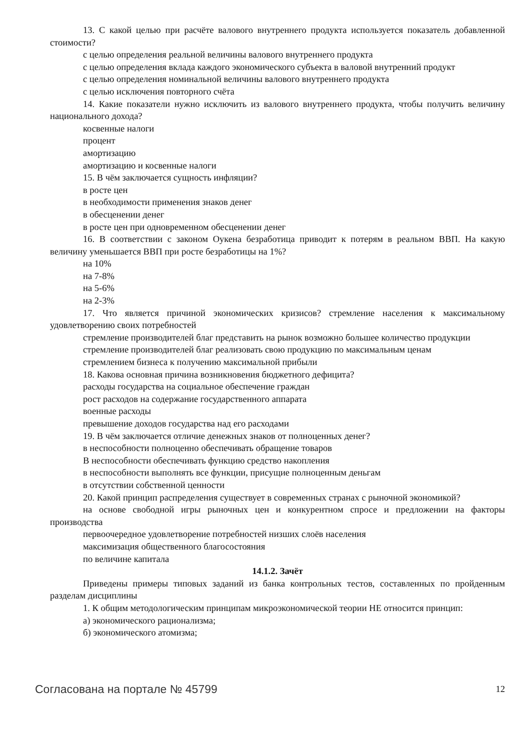13. С какой целью при расчёте валового внутреннего продукта используется показатель добавленной стоимости?
с целью определения реальной величины валового внутреннего продукта
с целью определения вклада каждого экономического субъекта в валовой внутренний продукт
с целью определения номинальной величины валового внутреннего продукта
с целью исключения повторного счёта
14. Какие показатели нужно исключить из валового внутреннего продукта, чтобы получить величину национального дохода?
косвенные налоги
процент
амортизацию
амортизацию и косвенные налоги
15. В чём заключается сущность инфляции?
в росте цен
в необходимости применения знаков денег
в обесценении денег
в росте цен при одновременном обесценении денег
16. В соответствии с законом Оукена безработица приводит к потерям в реальном ВВП. На какую величину уменьшается ВВП при росте безработицы на 1%?
на 10%
на 7-8%
на 5-6%
на 2-3%
17. Что является причиной экономических кризисов? стремление населения к максимальному удовлетворению своих потребностей
стремление производителей благ представить на рынок возможно большее количество продукции
стремление производителей благ реализовать свою продукцию по максимальным ценам
стремлением бизнеса к получению максимальной прибыли
18. Какова основная причина возникновения бюджетного дефицита?
расходы государства на социальное обеспечение граждан
рост расходов на содержание государственного аппарата
военные расходы
превышение доходов государства над его расходами
19. В чём заключается отличие денежных знаков от полноценных денег?
в неспособности полноценно обеспечивать обращение товаров
В неспособности обеспечивать функцию средство накопления
в неспособности выполнять все функции, присущие полноценным деньгам
в отсутствии собственной ценности
20. Какой принцип распределения существует в современных странах с рыночной экономикой?
на основе свободной игры рыночных цен и конкурентном спросе и предложении на факторы производства
первоочередное удовлетворение потребностей низших слоёв населения
максимизация общественного благосостояния
по величине капитала
14.1.2. Зачёт
Приведены примеры типовых заданий из банка контрольных тестов, составленных по пройденным разделам дисциплины
1. К общим методологическим принципам микроэкономической теории НЕ относится принцип:
а) экономического рационализма;
б) экономического атомизма;
Согласована на портале № 45799 12